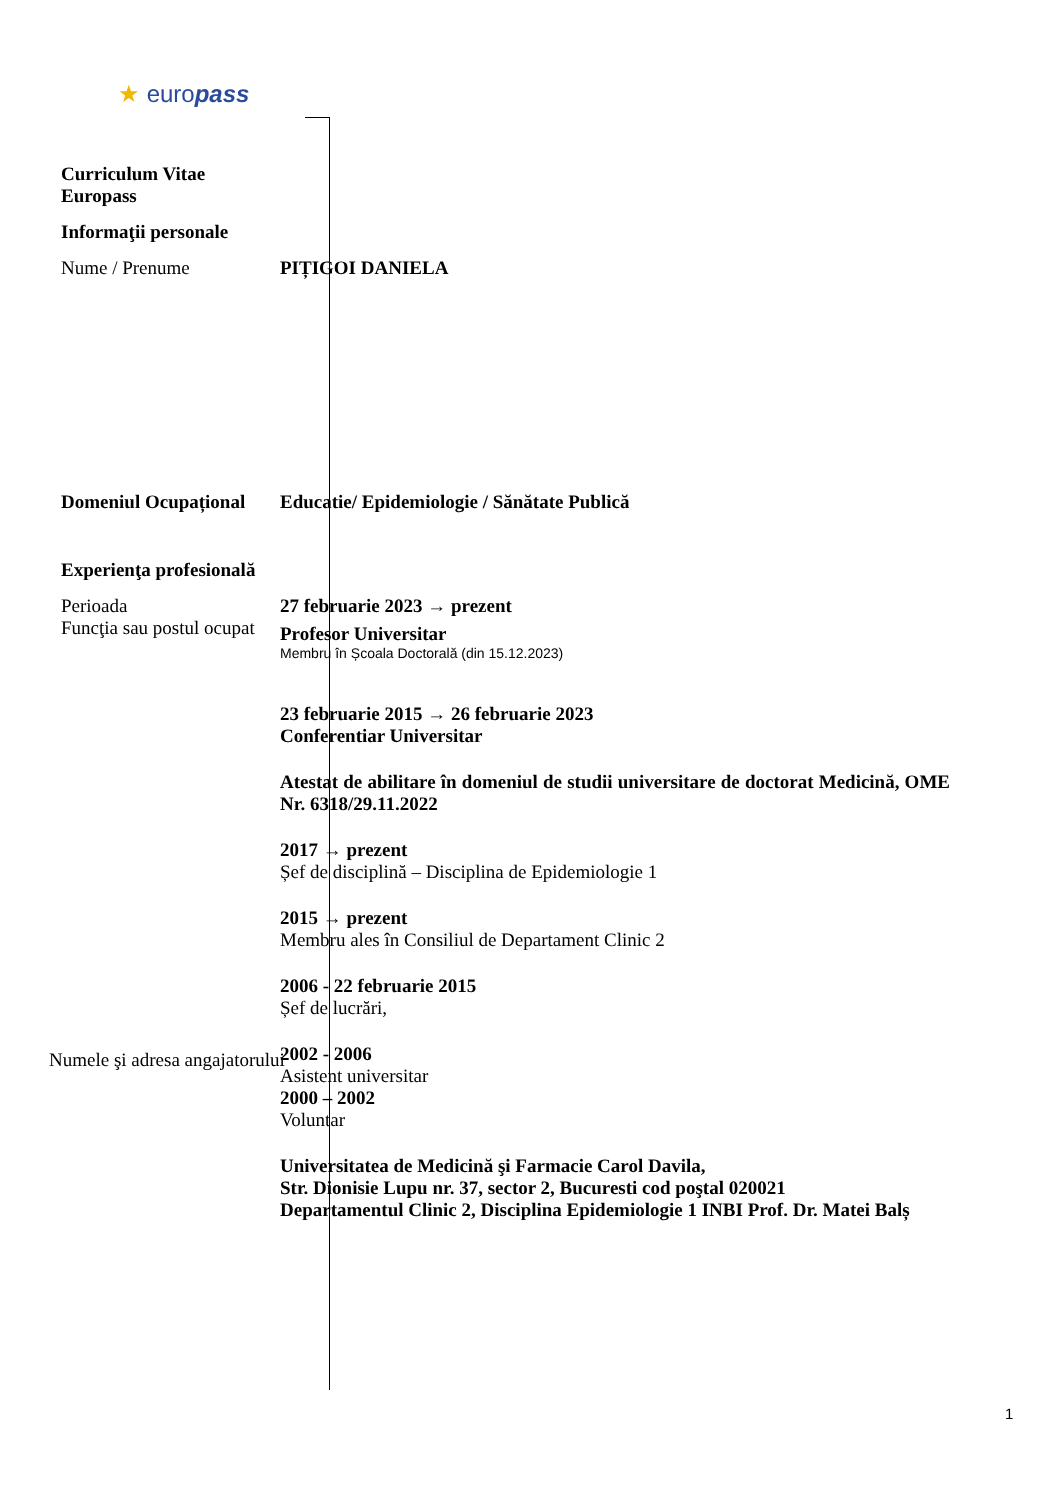★ europass
Curriculum Vitae
Europass
Informaţii personale
Nume / Prenume PIȚIGOI DANIELA
Domeniul Ocupațional Educatie/ Epidemiologie / Sănătate Publică
Experienţa profesională
Perioada
Funcţia sau postul ocupat
Numele şi adresa angajatorului
27 februarie 2023 → prezent
Profesor Universitar
Membru în Școala Doctorală (din 15.12.2023)
23 februarie 2015 → 26 februarie 2023
Conferentiar Universitar
Atestat de abilitare în domeniul de studii universitare de doctorat Medicină, OME Nr. 6318/29.11.2022
2017 → prezent
Șef de disciplină – Disciplina de Epidemiologie 1
2015 → prezent
Membru ales în Consiliul de Departament Clinic 2
2006 - 22 februarie 2015
Șef de lucrări,
2002 - 2006
Asistent universitar
2000 – 2002
Voluntar
Universitatea de Medicină şi Farmacie Carol Davila,
Str. Dionisie Lupu nr. 37, sector 2, Bucuresti cod poştal 020021
Departamentul Clinic 2, Disciplina Epidemiologie 1 INBI Prof. Dr. Matei Balș
1